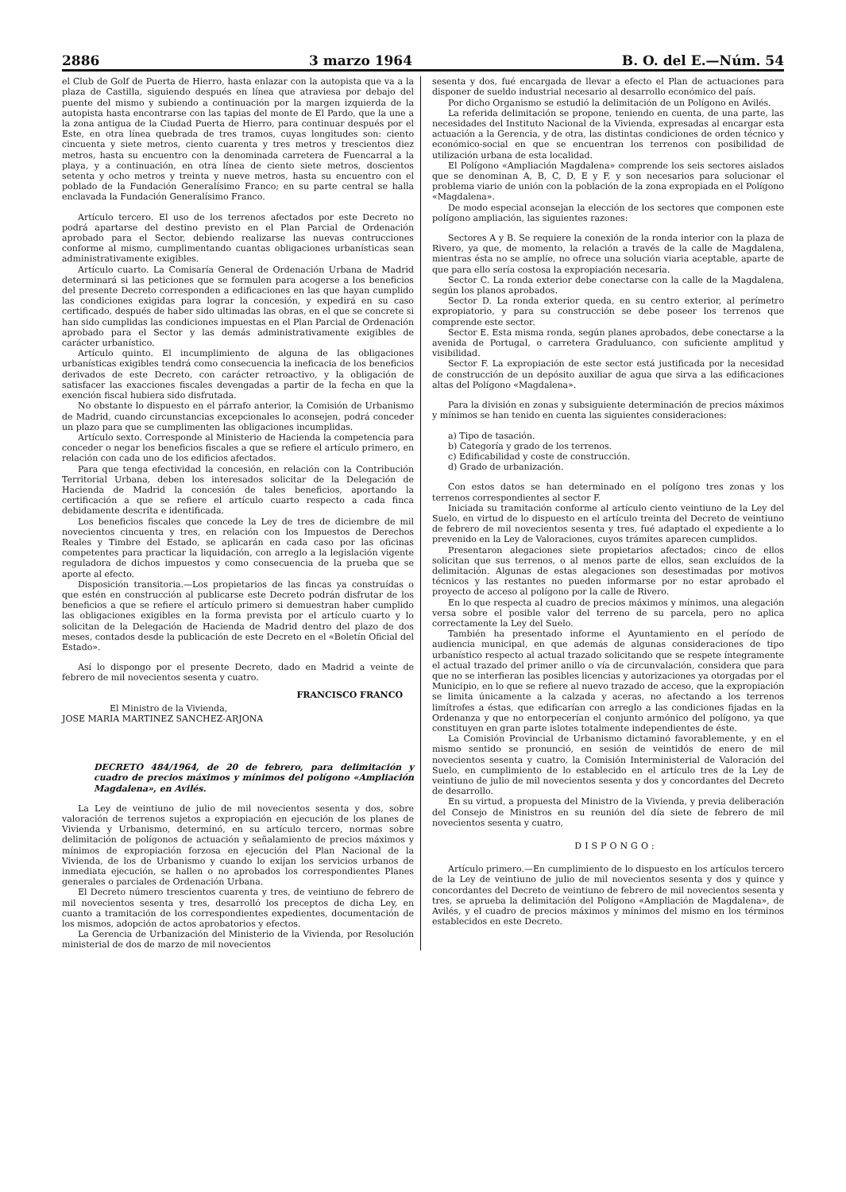2886 3 marzo 1964 B. O. del E.—Núm. 54
el Club de Golf de Puerta de Hierro, hasta enlazar con la autopista que va a la plaza de Castilla, siguiendo después en línea que atraviesa por debajo del puente del mismo y subiendo a continuación por la margen izquierda de la autopista hasta encontrarse con las tapias del monte de El Pardo, que la une a la zona antigua de la Ciudad Puerta de Hierro, para continuar después por el Este, en otra línea quebrada de tres tramos, cuyas longitudes son: ciento cincuenta y siete metros, ciento cuarenta y tres metros y trescientos diez metros, hasta su encuentro con la denominada carretera de Fuencarral a la playa, y a continuación, en otra línea de ciento siete metros, doscientos setenta y ocho metros y treinta y nueve metros, hasta su encuentro con el poblado de la Fundación Generalísimo Franco; en su parte central se halla enclavada la Fundación Generalísimo Franco.
Artículo tercero. El uso de los terrenos afectados por este Decreto no podrá apartarse del destino previsto en el Plan Parcial de Ordenación aprobado para el Sector, debiendo realizarse las nuevas contrucciones conforme al mismo, cumplimentando cuantas obligaciones urbanísticas sean administrativamente exigibles.
Artículo cuarto. La Comisaría General de Ordenación Urbana de Madrid determinará si las peticiones que se formulen para acogerse a los beneficios del presente Decreto corresponden a edificaciones en las que hayan cumplido las condiciones exigidas para lograr la concesión, y expedirá en su caso certificado, después de haber sido ultimadas las obras, en el que se concrete si han sido cumplidas las condiciones impuestas en el Plan Parcial de Ordenación aprobado para el Sector y las demás administrativamente exigibles de carácter urbanístico.
Artículo quinto. El incumplimiento de alguna de las obligaciones urbanísticas exigibles tendrá como consecuencia la ineficacia de los beneficios derivados de este Decreto, con carácter retroactivo, y la obligación de satisfacer las exacciones fiscales devengadas a partir de la fecha en que la exención fiscal hubiera sido disfrutada.
No obstante lo dispuesto en el párrafo anterior, la Comisión de Urbanismo de Madrid, cuando circunstancias excepcionales lo aconsejen, podrá conceder un plazo para que se cumplimenten las obligaciones incumplidas.
Artículo sexto. Corresponde al Ministerio de Hacienda la competencia para conceder o negar los beneficios fiscales a que se refiere el artículo primero, en relación con cada uno de los edificios afectados.
Para que tenga efectividad la concesión, en relación con la Contribución Territorial Urbana, deben los interesados solicitar de la Delegación de Hacienda de Madrid la concesión de tales beneficios, aportando la certificación a que se refiere el artículo cuarto respecto a cada finca debidamente descrita e identificada.
Los beneficios fiscales que concede la Ley de tres de diciembre de mil novecientos cincuenta y tres, en relación con los Impuestos de Derechos Reales y Timbre del Estado, se aplicarán en cada caso por las oficinas competentes para practicar la liquidación, con arreglo a la legislación vigente reguladora de dichos impuestos y como consecuencia de la prueba que se aporte al efecto.
Disposición transitoria.—Los propietarios de las fincas ya construídas o que estén en construcción al publicarse este Decreto podrán disfrutar de los beneficios a que se refiere el artículo primero si demuestran haber cumplido las obligaciones exigibles en la forma prevista por el artículo cuarto y lo solicitan de la Delegación de Hacienda de Madrid dentro del plazo de dos meses, contados desde la publicación de este Decreto en el «Boletín Oficial del Estado».
Así lo dispongo por el presente Decreto, dado en Madrid a veinte de febrero de mil novecientos sesenta y cuatro.
FRANCISCO FRANCO
El Ministro de la Vivienda,
JOSE MARIA MARTINEZ SANCHEZ-ARJONA
DECRETO 484/1964, de 20 de febrero, para delimitación y cuadro de precios máximos y mínimos del polígono «Ampliación Magdalena», en Avilés.
La Ley de veintiuno de julio de mil novecientos sesenta y dos, sobre valoración de terrenos sujetos a expropiación en ejecución de los planes de Vivienda y Urbanismo, determinó, en su artículo tercero, normas sobre delimitación de polígonos de actuación y señalamiento de precios máximos y mínimos de expropiación forzosa en ejecución del Plan Nacional de la Vivienda, de los de Urbanismo y cuando lo exijan los servicios urbanos de inmediata ejecución, se hallen o no aprobados los correspondientes Planes generales o parciales de Ordenación Urbana.
El Decreto número trescientos cuarenta y tres, de veintiuno de febrero de mil novecientos sesenta y tres, desarrolló los preceptos de dicha Ley, en cuanto a tramitación de los correspondientes expedientes, documentación de los mismos, adopción de actos aprobatorios y efectos.
La Gerencia de Urbanización del Ministerio de la Vivienda, por Resolución ministerial de dos de marzo de mil novecientos
sesenta y dos, fué encargada de llevar a efecto el Plan de actuaciones para disponer de sueldo industrial necesario al desarrollo económico del país.
Por dicho Organismo se estudió la delimitación de un Polígono en Avilés.
La referida delimitación se propone, teniendo en cuenta, de una parte, las necesidades del Instituto Nacional de la Vivienda, expresadas al encargar esta actuación a la Gerencia, y de otra, las distintas condiciones de orden técnico y económico-social en que se encuentran los terrenos con posibilidad de utilización urbana de esta localidad.
El Polígono «Ampliación Magdalena» comprende los seis sectores aislados que se denominan A, B, C, D, E y F, y son necesarios para solucionar el problema viario de unión con la población de la zona expropiada en el Polígono «Magdalena».
De modo especial aconsejan la elección de los sectores que componen este polígono ampliación, las siguientes razones:
Sectores A y B. Se requiere la conexión de la ronda interior con la plaza de Rivero, ya que, de momento, la relación a través de la calle de Magdalena, mientras ésta no se amplíe, no ofrece una solución viaria aceptable, aparte de que para ello sería costosa la expropiación necesaria.
Sector C. La ronda exterior debe conectarse con la calle de la Magdalena, según los planos aprobados.
Sector D. La ronda exterior queda, en su centro exterior, al perímetro expropiatorio, y para su construcción se debe poseer los terrenos que comprende este sector.
Sector E. Esta misma ronda, según planes aprobados, debe conectarse a la avenida de Portugal, o carretera Graduluanco, con suficiente amplitud y visibilidad.
Sector F. La expropiación de este sector está justificada por la necesidad de construcción de un depósito auxiliar de agua que sirva a las edificaciones altas del Polígono «Magdalena».
Para la división en zonas y subsiguiente determinación de precios máximos y mínimos se han tenido en cuenta las siguientes consideraciones:
a) Tipo de tasación.
b) Categoría y grado de los terrenos.
c) Edificabilidad y coste de construcción.
d) Grado de urbanización.
Con estos datos se han determinado en el polígono tres zonas y los terrenos correspondientes al sector F.
Iniciada su tramitación conforme al artículo ciento veintiuno de la Ley del Suelo, en virtud de lo dispuesto en el artículo treinta del Decreto de veintiuno de febrero de mil novecientos sesenta y tres, fué adaptado el expediente a lo prevenido en la Ley de Valoraciones, cuyos trámites aparecen cumplidos.
Presentaron alegaciones siete propietarios afectados; cinco de ellos solicitan que sus terrenos, o al menos parte de ellos, sean excluídos de la delimitación. Algunas de estas alegaciones son desestimadas por motivos técnicos y las restantes no pueden informarse por no estar aprobado el proyecto de acceso al polígono por la calle de Rivero.
En lo que respecta al cuadro de precios máximos y mínimos, una alegación versa sobre el posible valor del terreno de su parcela, pero no aplica correctamente la Ley del Suelo.
También ha presentado informe el Ayuntamiento en el período de audiencia municipal, en que además de algunas consideraciones de tipo urbanístico respecto al actual trazado solicitando que se respete íntegramente el actual trazado del primer anillo o vía de circunvalación, considera que para que no se interfieran las posibles licencias y autorizaciones ya otorgadas por el Municipio, en lo que se refiere al nuevo trazado de acceso, que la expropiación se limita únicamente a la calzada y aceras, no afectando a los terrenos limítrofes a éstas, que edificarían con arreglo a las condiciones fijadas en la Ordenanza y que no entorpecerían el conjunto armónico del polígono, ya que constituyen en gran parte islotes totalmente independientes de éste.
La Comisión Provincial de Urbanismo dictaminó favorablemente, y en el mismo sentido se pronunció, en sesión de veintidós de enero de mil novecientos sesenta y cuatro, la Comisión Interministerial de Valoración del Suelo, en cumplimiento de lo establecido en el artículo tres de la Ley de veintiuno de julio de mil novecientos sesenta y dos y concordantes del Decreto de desarrollo.
En su virtud, a propuesta del Ministro de la Vivienda, y previa deliberación del Consejo de Ministros en su reunión del día siete de febrero de mil novecientos sesenta y cuatro,
DISPONGO:
Artículo primero.—En cumplimiento de lo dispuesto en los artículos tercero de la Ley de veintiuno de julio de mil novecientos sesenta y dos y quince y concordantes del Decreto de veintiuno de febrero de mil novecientos sesenta y tres, se aprueba la delimitación del Polígono «Ampliación de Magdalena», de Avilés, y el cuadro de precios máximos y mínimos del mismo en los términos establecidos en este Decreto.